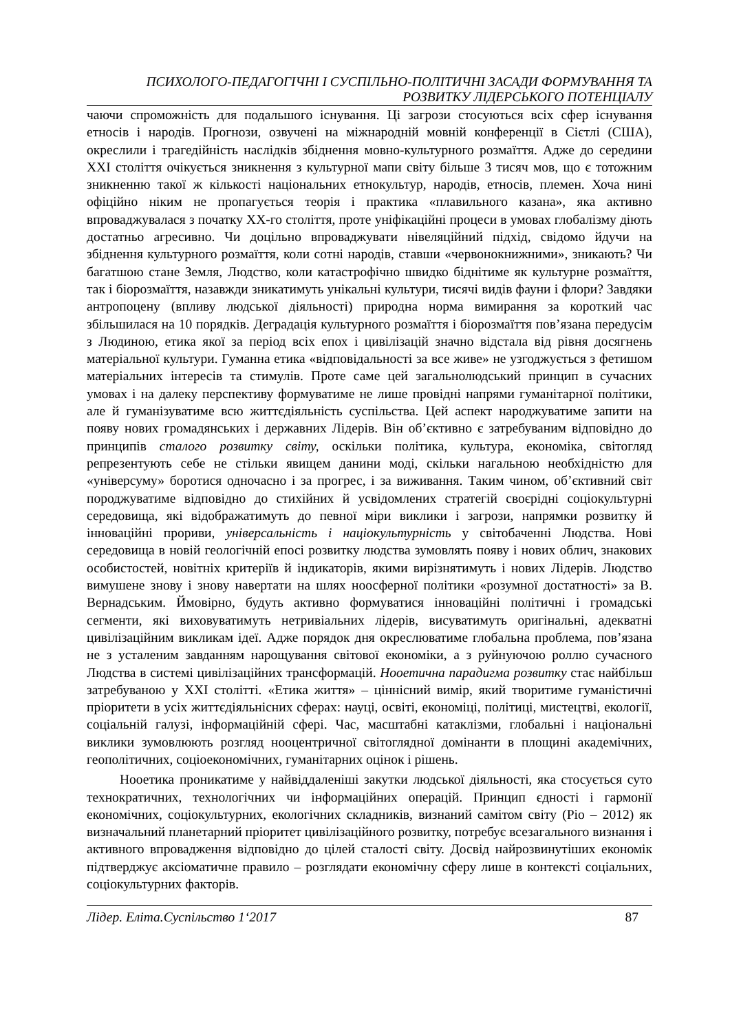ПСИХОЛОГО-ПЕДАГОГІЧНІ І СУСПІЛЬНО-ПОЛІТИЧНІ ЗАСАДИ ФОРМУВАННЯ ТА
РОЗВИТКУ ЛІДЕРСЬКОГО ПОТЕНЦІАЛУ
чаючи спроможність для подальшого існування. Ці загрози стосуються всіх сфер існування етносів і народів. Прогнози, озвучені на міжнародній мовній конференції в Сієтлі (США), окреслили і трагедійність наслідків збіднення мовно-культурного розмаїття. Адже до середини ХХІ століття очікується зникнення з культурної мапи світу більше 3 тисяч мов, що є тотожним зникненню такої ж кількості національних етнокультур, народів, етносів, племен. Хоча нині офіційно ніким не пропагується теорія і практика «плавильного казана», яка активно впроваджувалася з початку ХХ-го століття, проте уніфікаційні процеси в умовах глобалізму діють достатньо агресивно. Чи доцільно впроваджувати нівеляційний підхід, свідомо йдучи на збіднення культурного розмаїття, коли сотні народів, ставши «червонокнижними», зникають? Чи багатшою стане Земля, Людство, коли катастрофічно швидко біднітиме як культурне розмаїття, так і біорозмаїття, назавжди зникатимуть унікальні культури, тисячі видів фауни і флори? Завдяки антропоцену (впливу людської діяльності) природна норма вимирання за короткий час збільшилася на 10 порядків. Деградація культурного розмаїття і біорозмаїття пов’язана передусім з Людиною, етика якої за період всіх епох і цивілізацій значно відстала від рівня досягнень матеріальної культури. Гуманна етика «відповідальності за все живе» не узгоджується з фетишом матеріальних інтересів та стимулів. Проте саме цей загальнолюдський принцип в сучасних умовах і на далеку перспективу формуватиме не лише провідні напрями гуманітарної політики, але й гуманізуватиме всю життєдіяльність суспільства. Цей аспект народжуватиме запити на появу нових громадянських і державних Лідерів. Він об’єктивно є затребуваним відповідно до принципів сталого розвитку світу, оскільки політика, культура, економіка, світогляд репрезентують себе не стільки явищем данини моді, скільки нагальною необхідністю для «універсуму» боротися одночасно і за прогрес, і за виживання. Таким чином, об’єктивний світ породжуватиме відповідно до стихійних й усвідомлених стратегій своєрідні соціокультурні середовища, які відображатимуть до певної міри виклики і загрози, напрямки розвитку й інноваційні прориви, універсальність і націокультурність у світобаченні Людства. Нові середовища в новій геологічній епосі розвитку людства зумовлять появу і нових облич, знакових особистостей, новітніх критеріїв й індикаторів, якими вирізнятимуть і нових Лідерів. Людство вимушене знову і знову навертати на шлях ноосферної політики «розумної достатності» за В. Вернадським. Ймовірно, будуть активно формуватися інноваційні політичні і громадські сегменти, які виховуватимуть нетривіальних лідерів, висуватимуть оригінальні, адекватні цивілізаційним викликам ідеї. Адже порядок дня окреслюватиме глобальна проблема, пов’язана не з усталеним завданням нарощування світової економіки, а з руйнуючою роллю сучасного Людства в системі цивілізаційних трансформацій. Нооетична парадигма розвитку стає найбільш затребуваною у ХХІ столітті. «Етика життя» – ціннісний вимір, який творитиме гуманістичні пріоритети в усіх життєдіяльнісних сферах: науці, освіті, економіці, політиці, мистецтві, екології, соціальній галузі, інформаційній сфері. Час, масштабні катаклізми, глобальні і національні виклики зумовлюють розгляд нооцентричної світоглядної домінанти в площині академічних, геополітичних, соціоекономічних, гуманітарних оцінок і рішень.
Нооетика проникатиме у найвіддаленіші закутки людської діяльності, яка стосується суто технократичних, технологічних чи інформаційних операцій. Принцип єдності і гармонії економічних, соціокультурних, екологічних складників, визнаний самітом світу (Ріо – 2012) як визначальний планетарний пріоритет цивілізаційного розвитку, потребує всезагального визнання і активного впровадження відповідно до цілей сталості світу. Досвід найрозвинутіших економік підтверджує аксіоматичне правило – розглядати економічну сферу лише в контексті соціальних, соціокультурних факторів.
Лідер. Еліта.Суспільство 1‘2017 87